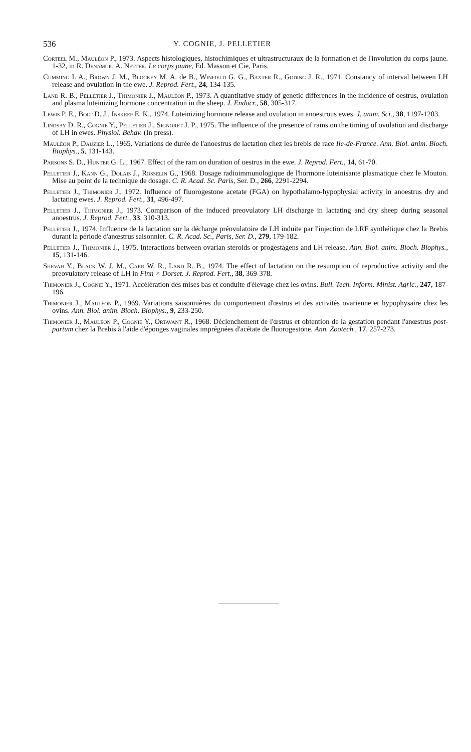536 Y. COGNIE, J. PELLETIER
Corteel M., Mauléon P., 1973. Aspects histologiques, histochimiques et ultrastructuraux de la formation et de l'involution du corps jaune. 1-32, in R. Denamur, A. Netter. Le corps jaune, Ed. Masson et Cie, Paris.
Cumming I. A., Brown J. M., Blockey M. A. de B., Winfield G. G., Baxter R., Goding J. R., 1971. Constancy of interval between LH release and ovulation in the ewe. J. Reprod. Fert., 24, 134-135.
Land R. B., Pelletier J., Thimonier J., Mauléon P., 1973. A quantitative study of genetic differences in the incidence of oestrus, ovulation and plasma luteinizing hormone concentration in the sheep. J. Endocr., 58, 305-317.
Lewis P. E., Bolt D. J., Inskeep E. K., 1974. Luteinizing hormone release and ovulation in anoestrous ewes. J. anim. Sci., 38, 1197-1203.
Lindsay D. R., Cognie Y., Pelletier J., Signoret J. P., 1975. The influence of the presence of rams on the timing of ovulation and discharge of LH in ewes. Physiol. Behav. (In press).
Mauléon P., Dauzier L., 1965. Variations de durée de l'anoestrus de lactation chez les brebis de race Ile-de-France. Ann. Biol. anim. Bioch. Biophys., 5, 131-143.
Parsons S. D., Hunter G. L., 1967. Effect of the ram on duration of oestrus in the ewe. J. Reprod. Fert., 14, 61-70.
Pelletier J., Kann G., Dolais J., Rosselin G., 1968. Dosage radioimmunologique de l'hormone luteinisante plasmatique chez le Mouton. Mise au point de la technique de dosage. C. R. Acad. Sc. Paris, Ser. D., 266, 2291-2294.
Pelletier J., Thimonier J., 1972. Influence of fluorogestone acetate (FGA) on hypothalamo-hypophysial activity in anoestrus dry and lactating ewes. J. Reprod. Fert., 31, 496-497.
Pelletier J., Thimonier J., 1973. Comparison of the induced preovulatory LH discharge in lactating and dry sheep during seasonal anoestrus. J. Reprod. Fert., 33, 310-313.
Pelletier J., 1974. Influence de la lactation sur la décharge préovulatoire de LH induite par l'injection de LRF synthétique chez la Brebis durant la période d'anœstrus saisonnier. C. R. Acad. Sc., Paris, Ser. D., 279, 179-182.
Pelletier J., Thimonier J., 1975. Interactions between ovarian steroids or progestagens and LH release. Ann. Biol. anim. Bioch. Biophys., 15, 131-146.
Shevah Y., Black W. J. M., Carr W. R., Land R. B., 1974. The effect of lactation on the resumption of reproductive activity and the preovulatory release of LH in Finn × Dorset. J. Reprod. Fert., 38, 369-378.
Thimonier J., Cognie Y., 1971. Accélération des mises bas et conduite d'élevage chez les ovins. Bull. Tech. Inform. Minist. Agric., 247, 187-196.
Thimonier J., Mauléon P., 1969. Variations saisonnières du comportement d'œstrus et des activités ovarienne et hypophysaire chez les ovins. Ann. Biol. anim. Bioch. Biophys., 9, 233-250.
Thimonier J., Mauléon P., Cognie Y., Ortavant R., 1968. Déclenchement de l'œstrus et obtention de la gestation pendant l'anœstrus post-partum chez la Brebis à l'aide d'éponges vaginales imprégnées d'acétate de fluorogestone. Ann. Zootech., 17, 257-273.